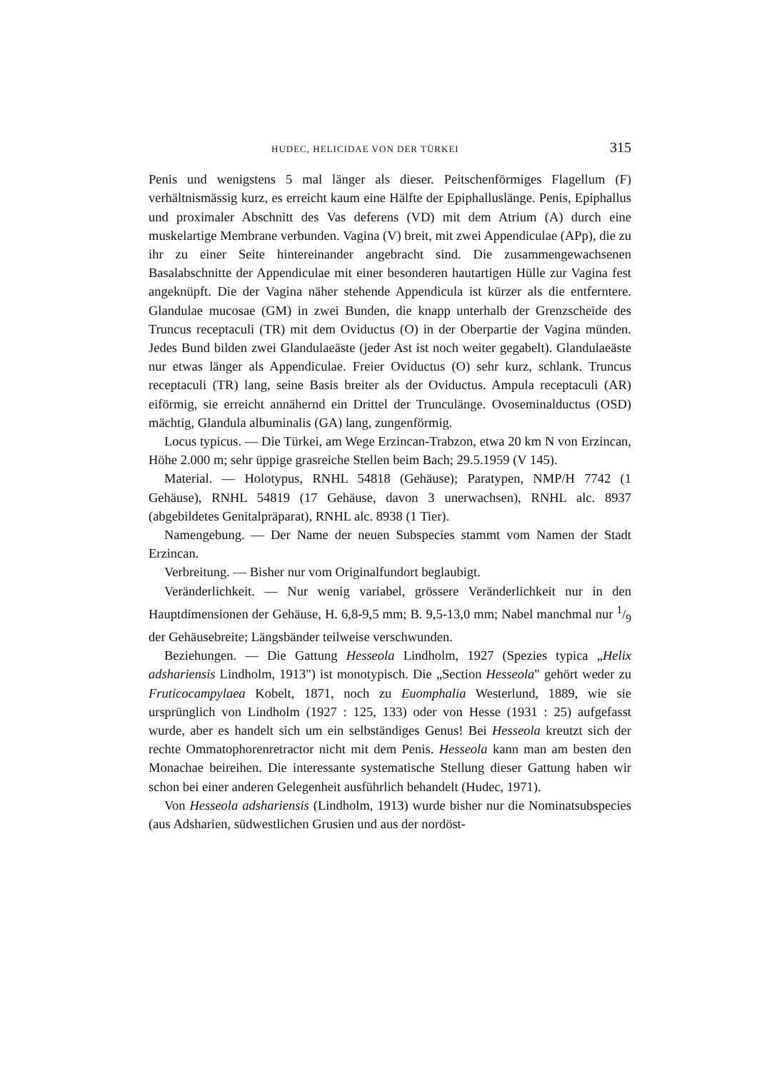HUDEC, HELICIDAE VON DER TÜRKEI 315
Penis und wenigstens 5 mal länger als dieser. Peitschenförmiges Flagellum (F) verhältnismässig kurz, es erreicht kaum eine Hälfte der Epiphalluslänge. Penis, Epiphallus und proximaler Abschnitt des Vas deferens (VD) mit dem Atrium (A) durch eine muskelartige Membrane verbunden. Vagina (V) breit, mit zwei Appendiculae (APp), die zu ihr zu einer Seite hintereinander angebracht sind. Die zusammengewachsenen Basalabschnitte der Appendiculae mit einer besonderen hautartigen Hülle zur Vagina fest angeknüpft. Die der Vagina näher stehende Appendicula ist kürzer als die entferntere. Glandulae mucosae (GM) in zwei Bunden, die knapp unterhalb der Grenzscheide des Truncus receptaculi (TR) mit dem Oviductus (O) in der Oberpartie der Vagina münden. Jedes Bund bilden zwei Glandulaeäste (jeder Ast ist noch weiter gegabelt). Glandulaeäste nur etwas länger als Appendiculae. Freier Oviductus (O) sehr kurz, schlank. Truncus receptaculi (TR) lang, seine Basis breiter als der Oviductus. Ampula receptaculi (AR) eiförmig, sie erreicht annähernd ein Drittel der Trunculänge. Ovoseminalductus (OSD) mächtig, Glandula albuminalis (GA) lang, zungenförmig.
Locus typicus. — Die Türkei, am Wege Erzincan-Trabzon, etwa 20 km N von Erzincan, Höhe 2.000 m; sehr üppige grasreiche Stellen beim Bach; 29.5.1959 (V 145).
Material. — Holotypus, RNHL 54818 (Gehäuse); Paratypen, NMP/H 7742 (1 Gehäuse), RNHL 54819 (17 Gehäuse, davon 3 unerwachsen), RNHL alc. 8937 (abgebildetes Genitalpräparat), RNHL alc. 8938 (1 Tier).
Namengebung. — Der Name der neuen Subspecies stammt vom Namen der Stadt Erzincan.
Verbreitung. — Bisher nur vom Originalfundort beglaubigt.
Veränderlichkeit. — Nur wenig variabel, grössere Veränderlichkeit nur in den Hauptdimensionen der Gehäuse, H. 6,8-9,5 mm; B. 9,5-13,0 mm; Nabel manchmal nur 1/9 der Gehäusebreite; Längsbänder teilweise verschwunden.
Beziehungen. — Die Gattung Hesseola Lindholm, 1927 (Spezies typica „Helix adshariensis Lindholm, 1913") ist monotypisch. Die „Section Hesseola" gehört weder zu Fruticocampylaea Kobelt, 1871, noch zu Euomphalia Westerlund, 1889, wie sie ursprünglich von Lindholm (1927 : 125, 133) oder von Hesse (1931 : 25) aufgefasst wurde, aber es handelt sich um ein selbständiges Genus! Bei Hesseola kreutzt sich der rechte Ommatophorenretractor nicht mit dem Penis. Hesseola kann man am besten den Monachae beireihen. Die interessante systematische Stellung dieser Gattung haben wir schon bei einer anderen Gelegenheit ausführlich behandelt (Hudec, 1971).
Von Hesseola adshariensis (Lindholm, 1913) wurde bisher nur die Nominatsubspecies (aus Adsharien, südwestlichen Grusien und aus der nordöst-